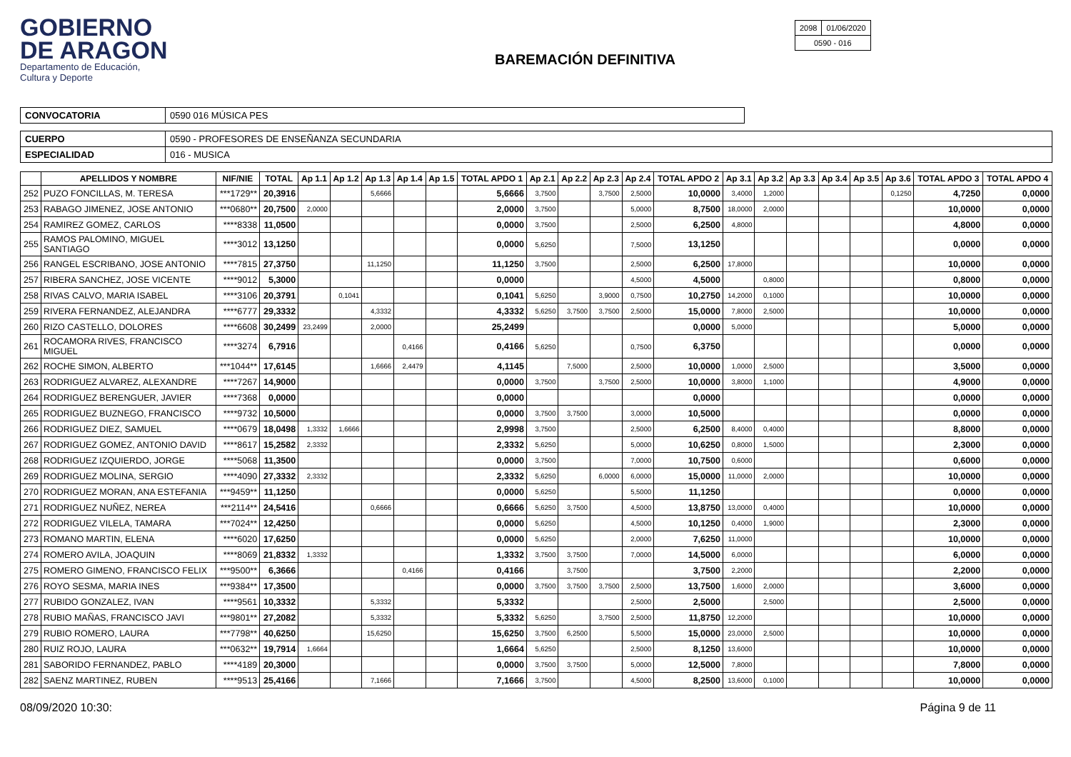GOBIERNO
DE ARAGON
Departamento de Educación,
Cultura y Deporte
BAREMACIÓN DEFINITIVA
| 2098 | 01/06/2020 |
| 0590 - 016 | |
| CONVOCATORIA | 0590 016 MÚSICA PES |
| CUERPO | 0590 - PROFESORES DE ENSEÑANZA SECUNDARIA |
| ESPECIALIDAD | 016 - MUSICA |
| | APELLIDOS Y NOMBRE | NIF/NIE | TOTAL | Ap 1.1 | Ap 1.2 | Ap 1.3 | Ap 1.4 | Ap 1.5 | TOTAL APDO 1 | Ap 2.1 | Ap 2.2 | Ap 2.3 | Ap 2.4 | TOTAL APDO 2 | Ap 3.1 | Ap 3.2 | Ap 3.3 | Ap 3.4 | Ap 3.5 | Ap 3.6 | TOTAL APDO 3 | TOTAL APDO 4 |
| --- | --- | --- | --- | --- | --- | --- | --- | --- | --- | --- | --- | --- | --- | --- | --- | --- | --- | --- | --- | --- | --- | --- |
| 252 | PUZO FONCILLAS, M. TERESA | ***1729** | 20,3916 | | | 5,6666 | | | 5,6666 | 3,7500 | | 3,7500 | 2,5000 | 10,0000 | 3,4000 | 1,2000 | | | | 0,1250 | 4,7250 | 0,0000 |
| 253 | RABAGO JIMENEZ, JOSE ANTONIO | ***0680** | 20,7500 | 2,0000 | | | | | 2,0000 | 3,7500 | | | 5,0000 | 8,7500 | 18,0000 | 2,0000 | | | | | 10,0000 | 0,0000 |
| 254 | RAMIREZ GOMEZ, CARLOS | ****8338 | 11,0500 | | | | | | 0,0000 | 3,7500 | | | 2,5000 | 6,2500 | 4,8000 | | | | | | 4,8000 | 0,0000 |
| 255 | RAMOS PALOMINO, MIGUEL SANTIAGO | ****3012 | 13,1250 | | | | | | 0,0000 | 5,6250 | | | 7,5000 | 13,1250 | | | | | | | 0,0000 | 0,0000 |
| 256 | RANGEL ESCRIBANO, JOSE ANTONIO | ****7815 | 27,3750 | | | 11,1250 | | | 11,1250 | 3,7500 | | | 2,5000 | 6,2500 | 17,8000 | | | | | | 10,0000 | 0,0000 |
| 257 | RIBERA SANCHEZ, JOSE VICENTE | ****9012 | 5,3000 | | | | | | 0,0000 | | | | 4,5000 | 4,5000 | | 0,8000 | | | | | 0,8000 | 0,0000 |
| 258 | RIVAS CALVO, MARIA ISABEL | ****3106 | 20,3791 | | 0,1041 | | | | 0,1041 | 5,6250 | | 3,9000 | 0,7500 | 10,2750 | 14,2000 | 0,1000 | | | | | 10,0000 | 0,0000 |
| 259 | RIVERA FERNANDEZ, ALEJANDRA | ****6777 | 29,3332 | | | 4,3332 | | | 4,3332 | 5,6250 | 3,7500 | 3,7500 | 2,5000 | 15,0000 | 7,8000 | 2,5000 | | | | | 10,0000 | 0,0000 |
| 260 | RIZO CASTELLO, DOLORES | ****6608 | 30,2499 | 23,2499 | | 2,0000 | | | 25,2499 | | | | | 0,0000 | 5,0000 | | | | | | 5,0000 | 0,0000 |
| 261 | ROCAMORA RIVES, FRANCISCO MIGUEL | ****3274 | 6,7916 | | | | 0,4166 | | 0,4166 | 5,6250 | | | 0,7500 | 6,3750 | | | | | | | 0,0000 | 0,0000 |
| 262 | ROCHE SIMON, ALBERTO | ***1044** | 17,6145 | | | 1,6666 | 2,4479 | | 4,1145 | | 7,5000 | | 2,5000 | 10,0000 | 1,0000 | 2,5000 | | | | | 3,5000 | 0,0000 |
| 263 | RODRIGUEZ ALVAREZ, ALEXANDRE | ****7267 | 14,9000 | | | | | | 0,0000 | 3,7500 | | 3,7500 | 2,5000 | 10,0000 | 3,8000 | 1,1000 | | | | | 4,9000 | 0,0000 |
| 264 | RODRIGUEZ BERENGUER, JAVIER | ****7368 | 0,0000 | | | | | | 0,0000 | | | | | 0,0000 | | | | | | | 0,0000 | 0,0000 |
| 265 | RODRIGUEZ BUZNEGO, FRANCISCO | ****9732 | 10,5000 | | | | | | 0,0000 | 3,7500 | 3,7500 | | 3,0000 | 10,5000 | | | | | | | 0,0000 | 0,0000 |
| 266 | RODRIGUEZ DIEZ, SAMUEL | ****0679 | 18,0498 | 1,3332 | 1,6666 | | | | 2,9998 | 3,7500 | | | 2,5000 | 6,2500 | 8,4000 | 0,4000 | | | | | 8,8000 | 0,0000 |
| 267 | RODRIGUEZ GOMEZ, ANTONIO DAVID | ****8617 | 15,2582 | 2,3332 | | | | | 2,3332 | 5,6250 | | | 5,0000 | 10,6250 | 0,8000 | 1,5000 | | | | | 2,3000 | 0,0000 |
| 268 | RODRIGUEZ IZQUIERDO, JORGE | ****5068 | 11,3500 | | | | | | 0,0000 | 3,7500 | | | 7,0000 | 10,7500 | 0,6000 | | | | | | 0,6000 | 0,0000 |
| 269 | RODRIGUEZ MOLINA, SERGIO | ****4090 | 27,3332 | 2,3332 | | | | | 2,3332 | 5,6250 | | 6,0000 | 6,0000 | 15,0000 | 11,0000 | 2,0000 | | | | | 10,0000 | 0,0000 |
| 270 | RODRIGUEZ MORAN, ANA ESTEFANIA | ***9459** | 11,1250 | | | | | | 0,0000 | 5,6250 | | | 5,5000 | 11,1250 | | | | | | | 0,0000 | 0,0000 |
| 271 | RODRIGUEZ NUÑEZ, NEREA | ***2114** | 24,5416 | | | 0,6666 | | | 0,6666 | 5,6250 | 3,7500 | | 4,5000 | 13,8750 | 13,0000 | 0,4000 | | | | | 10,0000 | 0,0000 |
| 272 | RODRIGUEZ VILELA, TAMARA | ***7024** | 12,4250 | | | | | | 0,0000 | 5,6250 | | | 4,5000 | 10,1250 | 0,4000 | 1,9000 | | | | | 2,3000 | 0,0000 |
| 273 | ROMANO MARTIN, ELENA | ****6020 | 17,6250 | | | | | | 0,0000 | 5,6250 | | | 2,0000 | 7,6250 | 11,0000 | | | | | | 10,0000 | 0,0000 |
| 274 | ROMERO AVILA, JOAQUIN | ****8069 | 21,8332 | 1,3332 | | | | | 1,3332 | 3,7500 | 3,7500 | | 7,0000 | 14,5000 | 6,0000 | | | | | | 6,0000 | 0,0000 |
| 275 | ROMERO GIMENO, FRANCISCO FELIX | ***9500** | 6,3666 | | | | 0,4166 | | 0,4166 | | 3,7500 | | | 3,7500 | 2,2000 | | | | | | 2,2000 | 0,0000 |
| 276 | ROYO SESMA, MARIA INES | ***9384** | 17,3500 | | | | | | 0,0000 | 3,7500 | 3,7500 | 3,7500 | 2,5000 | 13,7500 | 1,6000 | 2,0000 | | | | | 3,6000 | 0,0000 |
| 277 | RUBIDO GONZALEZ, IVAN | ****9561 | 10,3332 | | | 5,3332 | | | 5,3332 | | | | 2,5000 | 2,5000 | | 2,5000 | | | | | 2,5000 | 0,0000 |
| 278 | RUBIO MAÑAS, FRANCISCO JAVI | ***9801** | 27,2082 | | | 5,3332 | | | 5,3332 | 5,6250 | | 3,7500 | 2,5000 | 11,8750 | 12,2000 | | | | | | 10,0000 | 0,0000 |
| 279 | RUBIO ROMERO, LAURA | ***7798** | 40,6250 | | | 15,6250 | | | 15,6250 | 3,7500 | 6,2500 | | 5,5000 | 15,0000 | 23,0000 | 2,5000 | | | | | 10,0000 | 0,0000 |
| 280 | RUIZ ROJO, LAURA | ***0632** | 19,7914 | 1,6664 | | | | | 1,6664 | 5,6250 | | | 2,5000 | 8,1250 | 13,6000 | | | | | | 10,0000 | 0,0000 |
| 281 | SABORIDO FERNANDEZ, PABLO | ****4189 | 20,3000 | | | | | | 0,0000 | 3,7500 | 3,7500 | | 5,0000 | 12,5000 | 7,8000 | | | | | | 7,8000 | 0,0000 |
| 282 | SAENZ MARTINEZ, RUBEN | ****9513 | 25,4166 | | | 7,1666 | | | 7,1666 | 3,7500 | | | 4,5000 | 8,2500 | 13,6000 | 0,1000 | | | | | 10,0000 | 0,0000 |
08/09/2020 10:30: Página 9 de 11